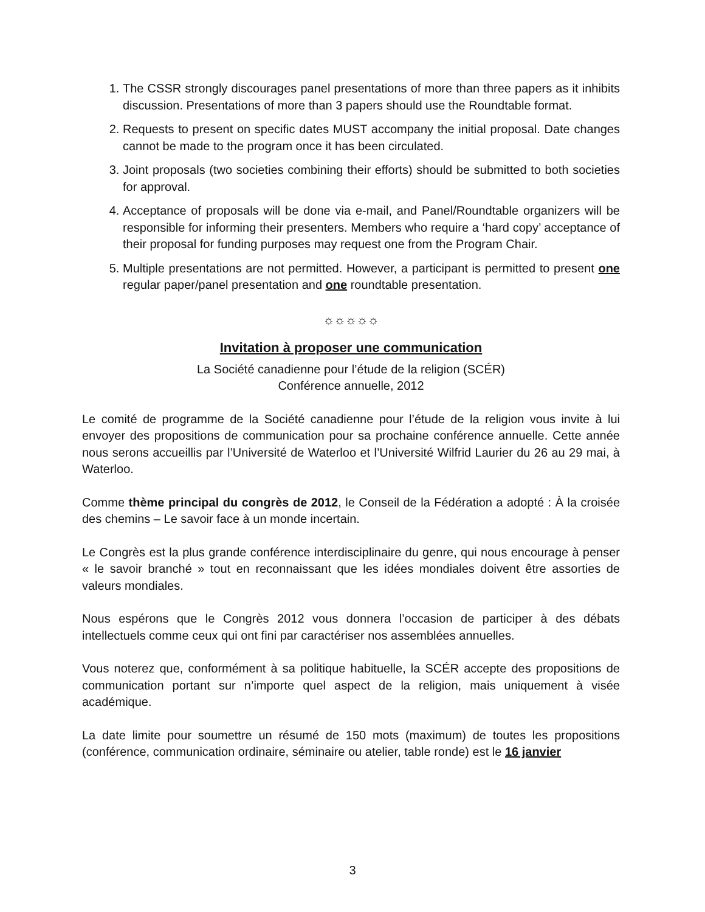1. The CSSR strongly discourages panel presentations of more than three papers as it inhibits discussion. Presentations of more than 3 papers should use the Roundtable format.
2. Requests to present on specific dates MUST accompany the initial proposal. Date changes cannot be made to the program once it has been circulated.
3. Joint proposals (two societies combining their efforts) should be submitted to both societies for approval.
4. Acceptance of proposals will be done via e-mail, and Panel/Roundtable organizers will be responsible for informing their presenters. Members who require a ‘hard copy’ acceptance of their proposal for funding purposes may request one from the Program Chair.
5. Multiple presentations are not permitted. However, a participant is permitted to present one regular paper/panel presentation and one roundtable presentation.
☼☼☼☼☼
Invitation à proposer une communication
La Société canadienne pour l’étude de la religion (SCÉR)
Conférence annuelle, 2012
Le comité de programme de la Société canadienne pour l’étude de la religion vous invite à lui envoyer des propositions de communication pour sa prochaine conférence annuelle. Cette année nous serons accueillis par l’Université de Waterloo et l’Université Wilfrid Laurier du 26 au 29 mai, à Waterloo.
Comme thème principal du congrès de 2012, le Conseil de la Fédération a adopté : À la croisée des chemins – Le savoir face à un monde incertain.
Le Congrès est la plus grande conférence interdisciplinaire du genre, qui nous encourage à penser « le savoir branché » tout en reconnaissant que les idées mondiales doivent être assorties de valeurs mondiales.
Nous espérons que le Congrès 2012 vous donnera l’occasion de participer à des débats intellectuels comme ceux qui ont fini par caractériser nos assemblées annuelles.
Vous noterez que, conformément à sa politique habituelle, la SCÉR accepte des propositions de communication portant sur n’importe quel aspect de la religion, mais uniquement à visée académique.
La date limite pour soumettre un résumé de 150 mots (maximum) de toutes les propositions (conférence, communication ordinaire, séminaire ou atelier, table ronde) est le 16 janvier
3